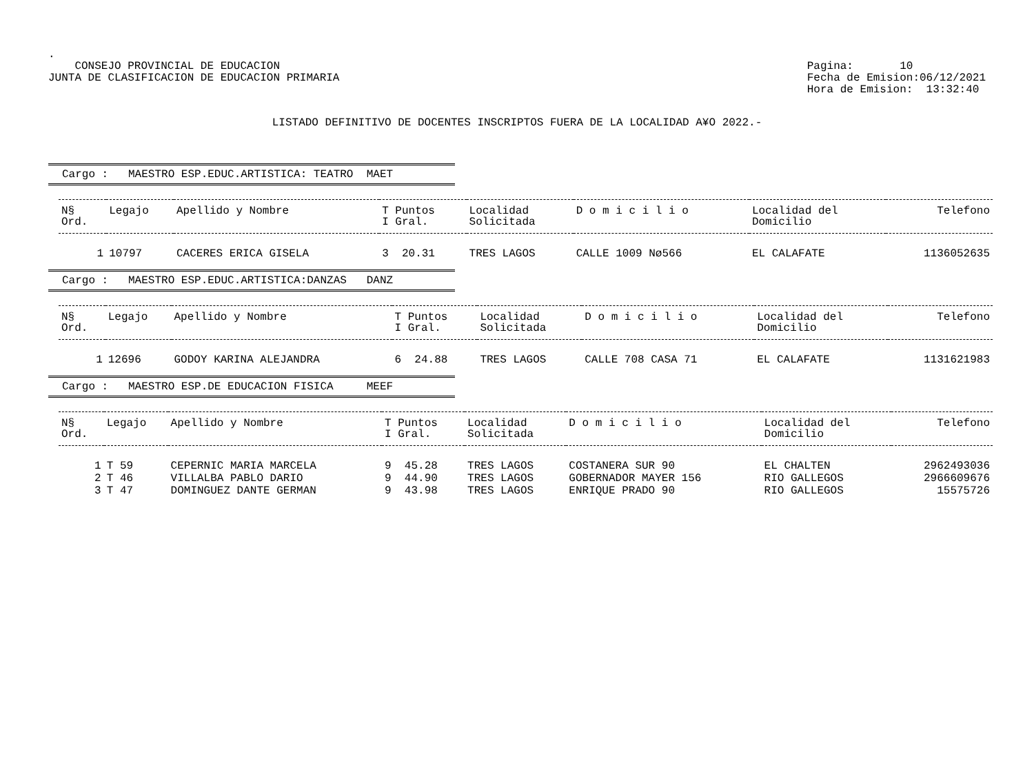.
CONSEJO PROVINCIAL DE EDUCACION
JUNTA DE CLASIFICACION DE EDUCACION PRIMARIA
Pagina: 10
Fecha de Emision:06/12/2021
Hora de Emision: 13:32:40
LISTADO DEFINITIVO DE DOCENTES INSCRIPTOS FUERA DE LA LOCALIDAD A¥O 2022.-
Cargo : MAESTRO ESP.EDUC.ARTISTICA: TEATRO MAET
| N§ Ord. | Legajo | Apellido y Nombre | T Puntos I Gral. | Localidad Solicitada | D o m i c i l i o | Localidad del Domicilio | Telefono |
| --- | --- | --- | --- | --- | --- | --- | --- |
| 1 | 10797 | CACERES ERICA GISELA | 3 20.31 | TRES LAGOS | CALLE 1009 Nø566 | EL CALAFATE | 1136052635 |
Cargo : MAESTRO ESP.EDUC.ARTISTICA:DANZAS DANZ
| N§ Ord. | Legajo | Apellido y Nombre | T Puntos I Gral. | Localidad Solicitada | D o m i c i l i o | Localidad del Domicilio | Telefono |
| --- | --- | --- | --- | --- | --- | --- | --- |
| 1 | 12696 | GODOY KARINA ALEJANDRA | 6 24.88 | TRES LAGOS | CALLE 708 CASA 71 | EL CALAFATE | 1131621983 |
Cargo : MAESTRO ESP.DE EDUCACION FISICA MEEF
| N§ Ord. | Legajo | Apellido y Nombre | T Puntos I Gral. | Localidad Solicitada | D o m i c i l i o | Localidad del Domicilio | Telefono |
| --- | --- | --- | --- | --- | --- | --- | --- |
| 1 | T 59 | CEPERNIC MARIA MARCELA | 9 45.28 | TRES LAGOS | COSTANERA SUR 90 | EL CHALTEN | 2962493036 |
| 2 | T 46 | VILLALBA PABLO DARIO | 9 44.90 | TRES LAGOS | GOBERNADOR MAYER 156 | RIO GALLEGOS | 2966609676 |
| 3 | T 47 | DOMINGUEZ DANTE GERMAN | 9 43.98 | TRES LAGOS | ENRIQUE PRADO 90 | RIO GALLEGOS | 15575726 |